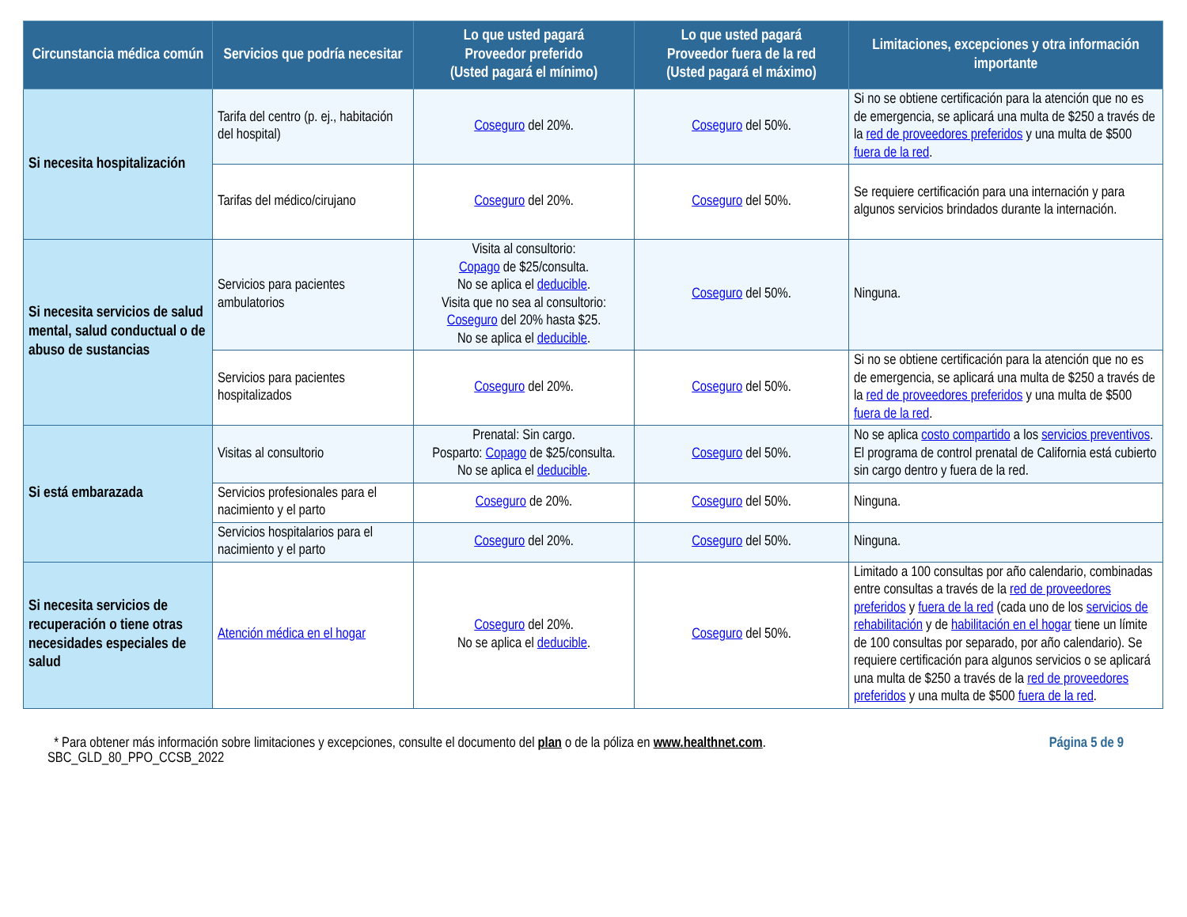| Circunstancia médica común | Servicios que podría necesitar | Lo que usted pagará Proveedor preferido (Usted pagará el mínimo) | Lo que usted pagará Proveedor fuera de la red (Usted pagará el máximo) | Limitaciones, excepciones y otra información importante |
| --- | --- | --- | --- | --- |
| Si necesita hospitalización | Tarifa del centro (p. ej., habitación del hospital) | Coseguro del 20%. | Coseguro del 50%. | Si no se obtiene certificación para la atención que no es de emergencia, se aplicará una multa de $250 a través de la red de proveedores preferidos y una multa de $500 fuera de la red . |
| | Tarifas del médico/cirujano | Coseguro del 20%. | Coseguro del 50%. | Se requiere certificación para una internación y para algunos servicios brindados durante la internación. |
| Si necesita servicios de salud mental, salud conductual o de abuso de sustancias | Servicios para pacientes ambulatorios | Visita al consultorio: Copago de $25/consulta. No se aplica el deducible . Visita que no sea al consultorio: Coseguro del 20% hasta $25. No se aplica el deducible . | Coseguro del 50%. | Ninguna. |
| | Servicios para pacientes hospitalizados | Coseguro del 20%. | Coseguro del 50%. | Si no se obtiene certificación para la atención que no es de emergencia, se aplicará una multa de $250 a través de la red de proveedores preferidos y una multa de $500 fuera de la red . |
| Si está embarazada | Visitas al consultorio | Prenatal: Sin cargo. Posparto: Copago de $25/consulta. No se aplica el deducible . | Coseguro del 50%. | No se aplica costo compartido a los servicios preventivos . El programa de control prenatal de California está cubierto sin cargo dentro y fuera de la red. |
| | Servicios profesionales para el nacimiento y el parto | Coseguro de 20%. | Coseguro del 50%. | Ninguna. |
| | Servicios hospitalarios para el nacimiento y el parto | Coseguro del 20%. | Coseguro del 50%. | Ninguna. |
| Si necesita servicios de recuperación o tiene otras necesidades especiales de salud | Atención médica en el hogar | Coseguro del 20%. No se aplica el deducible . | Coseguro del 50%. | Limitado a 100 consultas por año calendario, combinadas entre consultas a través de la red de proveedores preferidos y fuera de la red (cada uno de los servicios de rehabilitación y de habilitación en el hogar tiene un límite de 100 consultas por separado, por año calendario). Se requiere certificación para algunos servicios o se aplicará una multa de $250 a través de la red de proveedores preferidos y una multa de $500 fuera de la red . |
Página 5 de 9 * Para obtener más información sobre limitaciones y excepciones, consulte el documento del plan o de la póliza en www.healthnet.com.
SBC_GLD_80_PPO_CCSB_2022